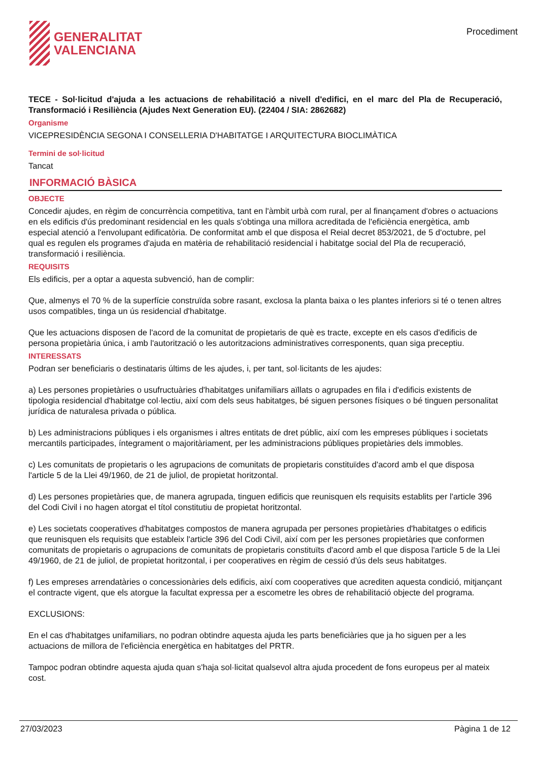GENERALITAT
VALENCIANA
Procediment
TECE - Sol·licitud d'ajuda a les actuacions de rehabilitació a nivell d'edifici, en el marc del Pla de Recuperació, Transformació i Resiliència (Ajudes Next Generation EU). (22404 / SIA: 2862682)
Organisme
VICEPRESIDÈNCIA SEGONA I CONSELLERIA D'HABITATGE I ARQUITECTURA BIOCLIMÀTICA
Termini de sol·licitud
Tancat
INFORMACIÓ BÀSICA
OBJECTE
Concedir ajudes, en règim de concurrència competitiva, tant en l'àmbit urbà com rural, per al finançament d'obres o actuacions en els edificis d'ús predominant residencial en les quals s'obtinga una millora acreditada de l'eficiència energètica, amb especial atenció a l'envolupant edificatòria. De conformitat amb el que disposa el Reial decret 853/2021, de 5 d'octubre, pel qual es regulen els programes d'ajuda en matèria de rehabilitació residencial i habitatge social del Pla de recuperació, transformació i resiliència.
REQUISITS
Els edificis, per a optar a aquesta subvenció, han de complir:
Que, almenys el 70 % de la superfície construïda sobre rasant, exclosa la planta baixa o les plantes inferiors si té o tenen altres usos compatibles, tinga un ús residencial d'habitatge.
Que les actuacions disposen de l'acord de la comunitat de propietaris de què es tracte, excepte en els casos d'edificis de persona propietària única, i amb l'autorització o les autoritzacions administratives corresponents, quan siga preceptiu.
INTERESSATS
Podran ser beneficiaris o destinataris últims de les ajudes, i, per tant, sol·licitants de les ajudes:
a) Les persones propietàries o usufructuàries d'habitatges unifamiliars aïllats o agrupades en fila i d'edificis existents de tipologia residencial d'habitatge col·lectiu, així com dels seus habitatges, bé siguen persones físiques o bé tinguen personalitat jurídica de naturalesa privada o pública.
b) Les administracions públiques i els organismes i altres entitats de dret públic, així com les empreses públiques i societats mercantils participades, íntegrament o majoritàriament, per les administracions públiques propietàries dels immobles.
c) Les comunitats de propietaris o les agrupacions de comunitats de propietaris constituïdes d'acord amb el que disposa l'article 5 de la Llei 49/1960, de 21 de juliol, de propietat horitzontal.
d) Les persones propietàries que, de manera agrupada, tinguen edificis que reunisquen els requisits establits per l'article 396 del Codi Civil i no hagen atorgat el títol constitutiu de propietat horitzontal.
e) Les societats cooperatives d'habitatges compostos de manera agrupada per persones propietàries d'habitatges o edificis que reunisquen els requisits que estableix l'article 396 del Codi Civil, així com per les persones propietàries que conformen comunitats de propietaris o agrupacions de comunitats de propietaris constituïts d'acord amb el que disposa l'article 5 de la Llei 49/1960, de 21 de juliol, de propietat horitzontal, i per cooperatives en règim de cessió d'ús dels seus habitatges.
f) Les empreses arrendatàries o concessionàries dels edificis, així com cooperatives que acrediten aquesta condició, mitjançant el contracte vigent, que els atorgue la facultat expressa per a escometre les obres de rehabilitació objecte del programa.
EXCLUSIONS:
En el cas d'habitatges unifamiliars, no podran obtindre aquesta ajuda les parts beneficiàries que ja ho siguen per a les actuacions de millora de l'eficiència energètica en habitatges del PRTR.
Tampoc podran obtindre aquesta ajuda quan s'haja sol·licitat qualsevol altra ajuda procedent de fons europeus per al mateix cost.
27/03/2023 Pàgina 1 de 12